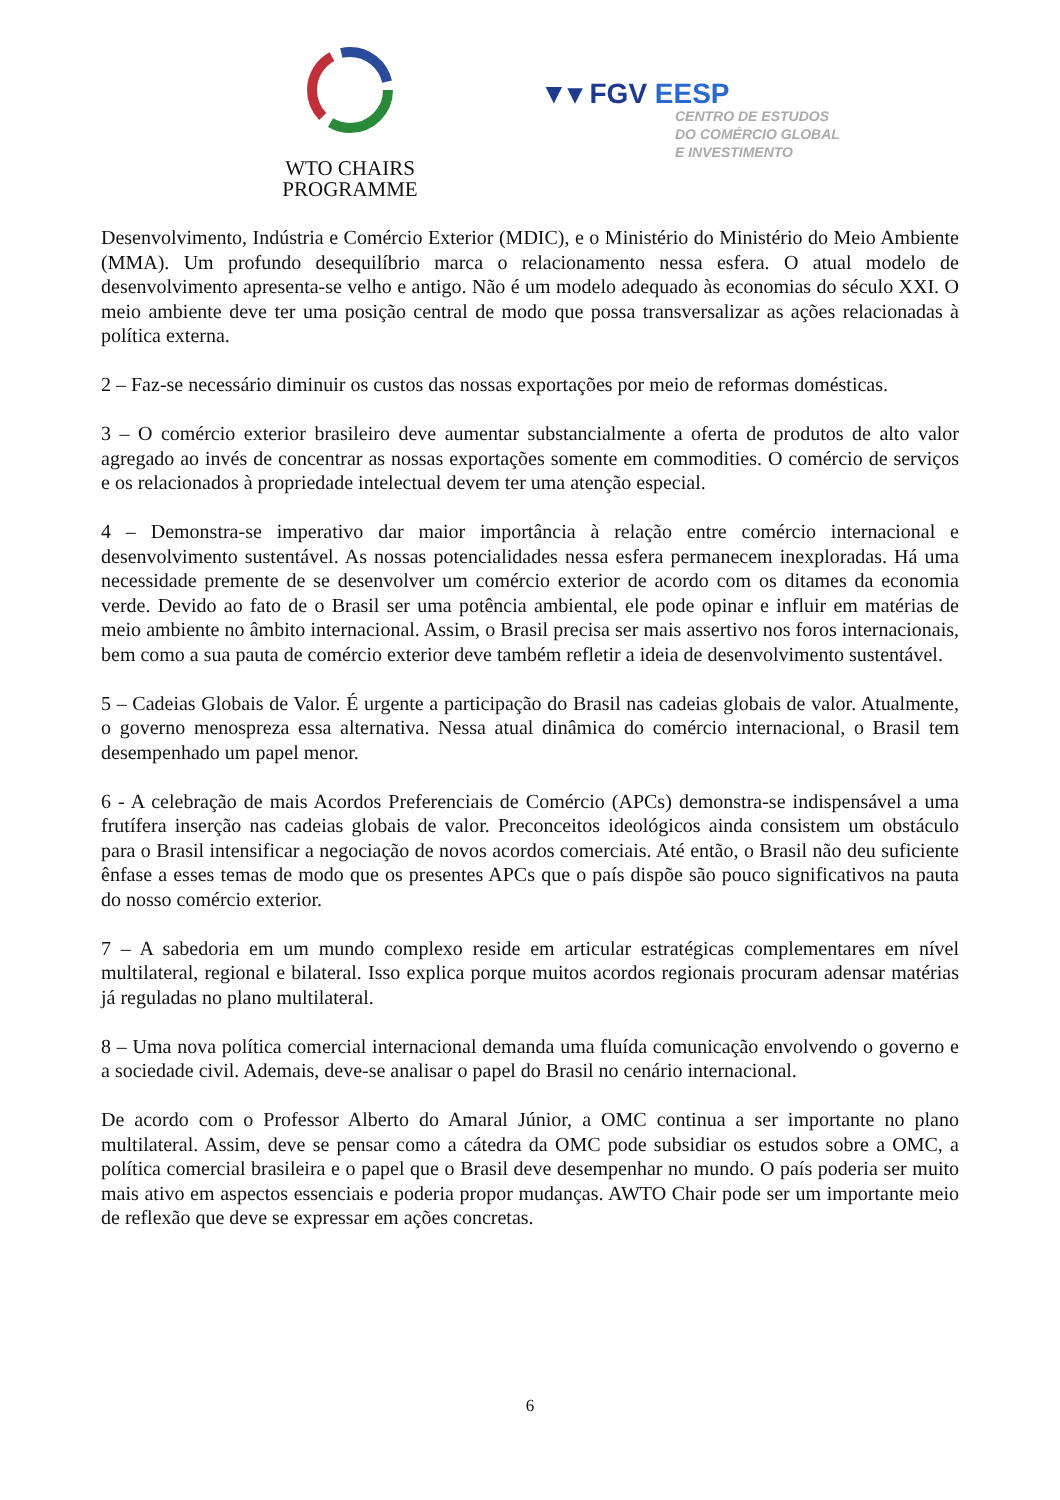WTO CHAIRS
PROGRAMME
▼▾ FGV EESP
CENTRO DE ESTUDOS
DO COMÉRCIO GLOBAL
E INVESTIMENTO
Desenvolvimento, Indústria e Comércio Exterior (MDIC), e o Ministério do Ministério do Meio Ambiente (MMA). Um profundo desequilíbrio marca o relacionamento nessa esfera. O atual modelo de desenvolvimento apresenta-se velho e antigo. Não é um modelo adequado às economias do século XXI. O meio ambiente deve ter uma posição central de modo que possa transversalizar as ações relacionadas à política externa.
2 – Faz-se necessário diminuir os custos das nossas exportações por meio de reformas domésticas.
3 – O comércio exterior brasileiro deve aumentar substancialmente a oferta de produtos de alto valor agregado ao invés de concentrar as nossas exportações somente em commodities. O comércio de serviços e os relacionados à propriedade intelectual devem ter uma atenção especial.
4 – Demonstra-se imperativo dar maior importância à relação entre comércio internacional e desenvolvimento sustentável. As nossas potencialidades nessa esfera permanecem inexploradas. Há uma necessidade premente de se desenvolver um comércio exterior de acordo com os ditames da economia verde. Devido ao fato de o Brasil ser uma potência ambiental, ele pode opinar e influir em matérias de meio ambiente no âmbito internacional. Assim, o Brasil precisa ser mais assertivo nos foros internacionais, bem como a sua pauta de comércio exterior deve também refletir a ideia de desenvolvimento sustentável.
5 – Cadeias Globais de Valor. É urgente a participação do Brasil nas cadeias globais de valor. Atualmente, o governo menospreza essa alternativa. Nessa atual dinâmica do comércio internacional, o Brasil tem desempenhado um papel menor.
6 - A celebração de mais Acordos Preferenciais de Comércio (APCs) demonstra-se indispensável a uma frutífera inserção nas cadeias globais de valor. Preconceitos ideológicos ainda consistem um obstáculo para o Brasil intensificar a negociação de novos acordos comerciais. Até então, o Brasil não deu suficiente ênfase a esses temas de modo que os presentes APCs que o país dispõe são pouco significativos na pauta do nosso comércio exterior.
7 – A sabedoria em um mundo complexo reside em articular estratégicas complementares em nível multilateral, regional e bilateral. Isso explica porque muitos acordos regionais procuram adensar matérias já reguladas no plano multilateral.
8 – Uma nova política comercial internacional demanda uma fluída comunicação envolvendo o governo e a sociedade civil. Ademais, deve-se analisar o papel do Brasil no cenário internacional.
De acordo com o Professor Alberto do Amaral Júnior, a OMC continua a ser importante no plano multilateral. Assim, deve se pensar como a cátedra da OMC pode subsidiar os estudos sobre a OMC, a política comercial brasileira e o papel que o Brasil deve desempenhar no mundo. O país poderia ser muito mais ativo em aspectos essenciais e poderia propor mudanças. AWTO Chair pode ser um importante meio de reflexão que deve se expressar em ações concretas.
6